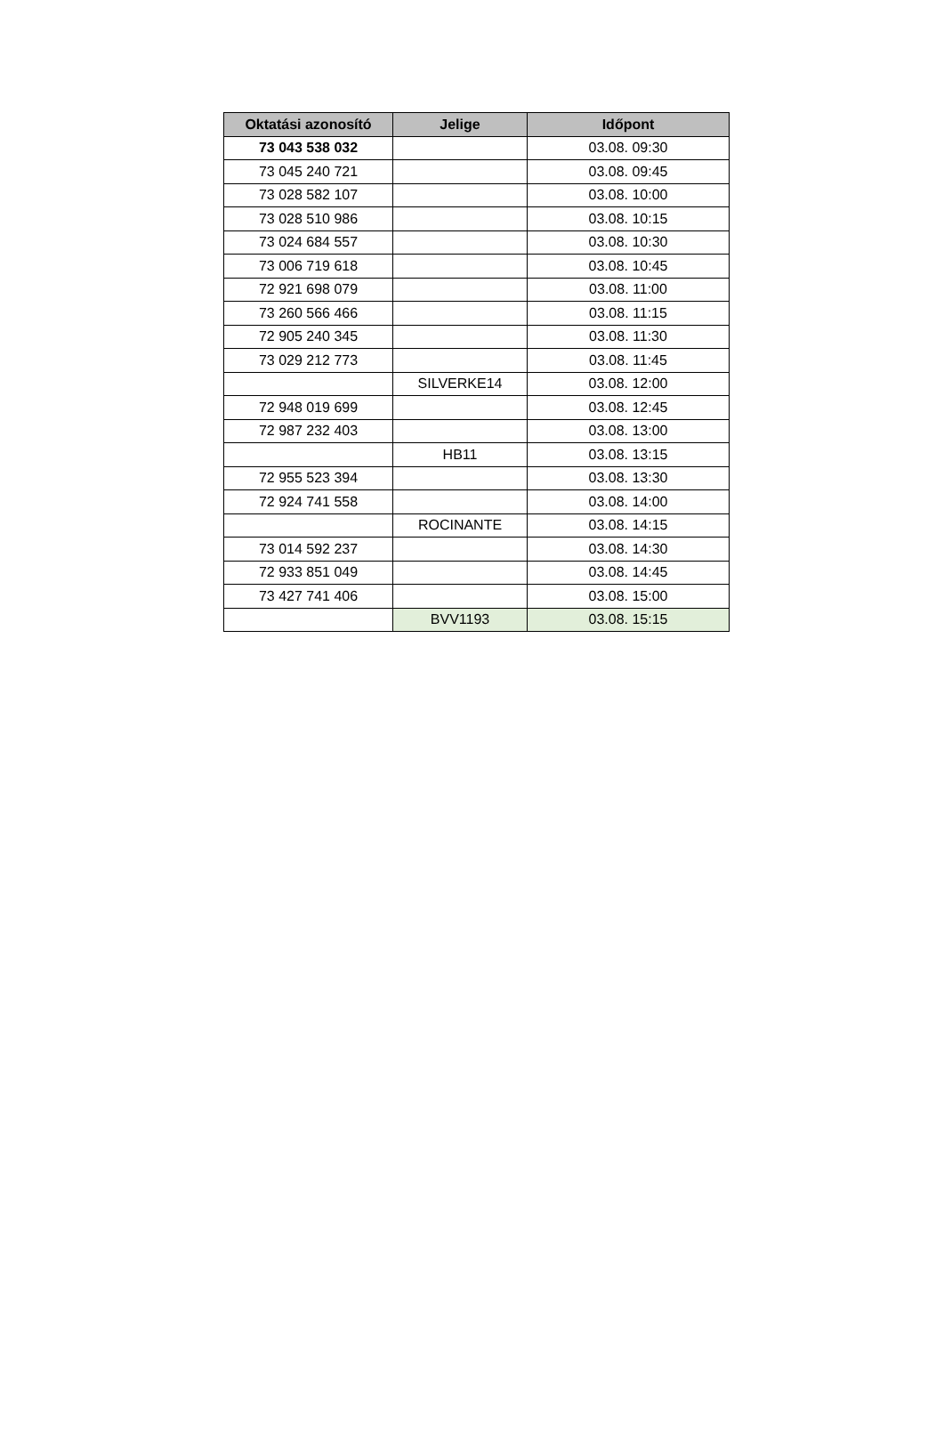| Oktatási azonosító | Jelige | Időpont |
| --- | --- | --- |
| 73 043 538 032 | | 03.08. 09:30 |
| 73 045 240 721 | | 03.08. 09:45 |
| 73 028 582 107 | | 03.08. 10:00 |
| 73 028 510 986 | | 03.08. 10:15 |
| 73 024 684 557 | | 03.08. 10:30 |
| 73 006 719 618 | | 03.08. 10:45 |
| 72 921 698 079 | | 03.08. 11:00 |
| 73 260 566 466 | | 03.08. 11:15 |
| 72 905 240 345 | | 03.08. 11:30 |
| 73 029 212 773 | | 03.08. 11:45 |
| | SILVERKE14 | 03.08. 12:00 |
| 72 948 019 699 | | 03.08. 12:45 |
| 72 987 232 403 | | 03.08. 13:00 |
| | HB11 | 03.08. 13:15 |
| 72 955 523 394 | | 03.08. 13:30 |
| 72 924 741 558 | | 03.08. 14:00 |
| | ROCINANTE | 03.08. 14:15 |
| 73 014 592 237 | | 03.08. 14:30 |
| 72 933 851 049 | | 03.08. 14:45 |
| 73 427 741 406 | | 03.08. 15:00 |
| | BVV1193 | 03.08. 15:15 |